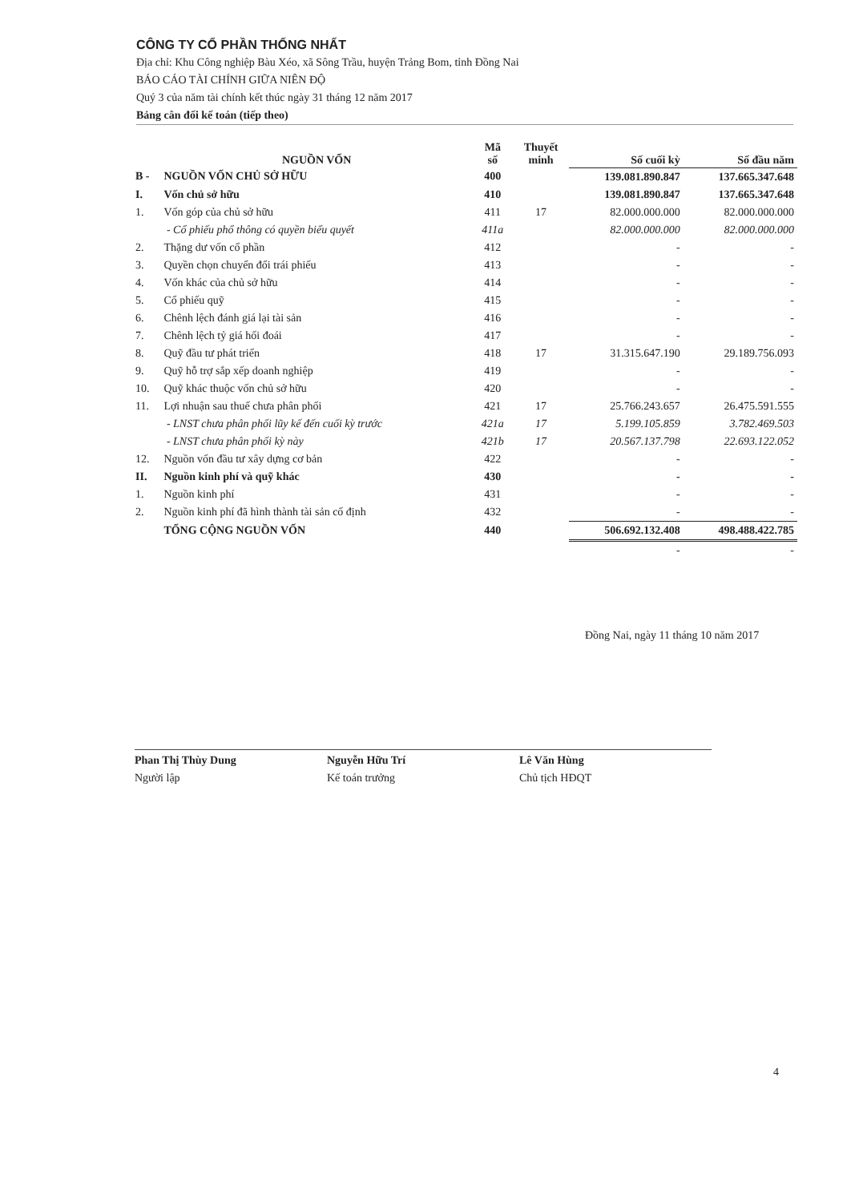CÔNG TY CỔ PHẦN THỐNG NHẤT
Địa chỉ: Khu Công nghiệp Bàu Xéo, xã Sông Trầu, huyện Trảng Bom, tỉnh Đồng Nai
BÁO CÁO TÀI CHÍNH GIỮA NIÊN ĐỘ
Quý 3 của năm tài chính kết thúc ngày 31 tháng 12 năm 2017
Bảng cân đối kế toán (tiếp theo)
| | NGUỒN VỐN | Mã số | Thuyết minh | Số cuối kỳ | Số đầu năm |
| --- | --- | --- | --- | --- | --- |
| B - | NGUỒN VỐN CHỦ SỞ HỮU | 400 | | 139.081.890.847 | 137.665.347.648 |
| I. | Vốn chủ sở hữu | 410 | | 139.081.890.847 | 137.665.347.648 |
| 1. | Vốn góp của chủ sở hữu | 411 | 17 | 82.000.000.000 | 82.000.000.000 |
| | - Cổ phiếu phổ thông có quyền biểu quyết | 411a | | 82.000.000.000 | 82.000.000.000 |
| 2. | Thặng dư vốn cổ phần | 412 | | - | - |
| 3. | Quyền chọn chuyển đổi trái phiếu | 413 | | - | - |
| 4. | Vốn khác của chủ sở hữu | 414 | | - | - |
| 5. | Cổ phiếu quỹ | 415 | | - | - |
| 6. | Chênh lệch đánh giá lại tài sản | 416 | | - | - |
| 7. | Chênh lệch tỷ giá hối đoái | 417 | | - | - |
| 8. | Quỹ đầu tư phát triển | 418 | 17 | 31.315.647.190 | 29.189.756.093 |
| 9. | Quỹ hỗ trợ sắp xếp doanh nghiệp | 419 | | - | - |
| 10. | Quỹ khác thuộc vốn chủ sở hữu | 420 | | - | - |
| 11. | Lợi nhuận sau thuế chưa phân phối | 421 | 17 | 25.766.243.657 | 26.475.591.555 |
| | - LNST chưa phân phối lũy kế đến cuối kỳ trước | 421a | 17 | 5.199.105.859 | 3.782.469.503 |
| | - LNST chưa phân phối kỳ này | 421b | 17 | 20.567.137.798 | 22.693.122.052 |
| 12. | Nguồn vốn đầu tư xây dựng cơ bản | 422 | | - | - |
| II. | Nguồn kinh phí và quỹ khác | 430 | | - | - |
| 1. | Nguồn kinh phí | 431 | | - | - |
| 2. | Nguồn kinh phí đã hình thành tài sản cố định | 432 | | - | - |
| | TỔNG CỘNG NGUỒN VỐN | 440 | | 506.692.132.408 | 498.488.422.785 |
| | | | | - | - |
Đồng Nai, ngày 11 tháng 10 năm 2017
Phan Thị Thùy Dung
Người lập
Nguyễn Hữu Trí
Kế toán trưởng
Lê Văn Hùng
Chủ tịch HĐQT
4